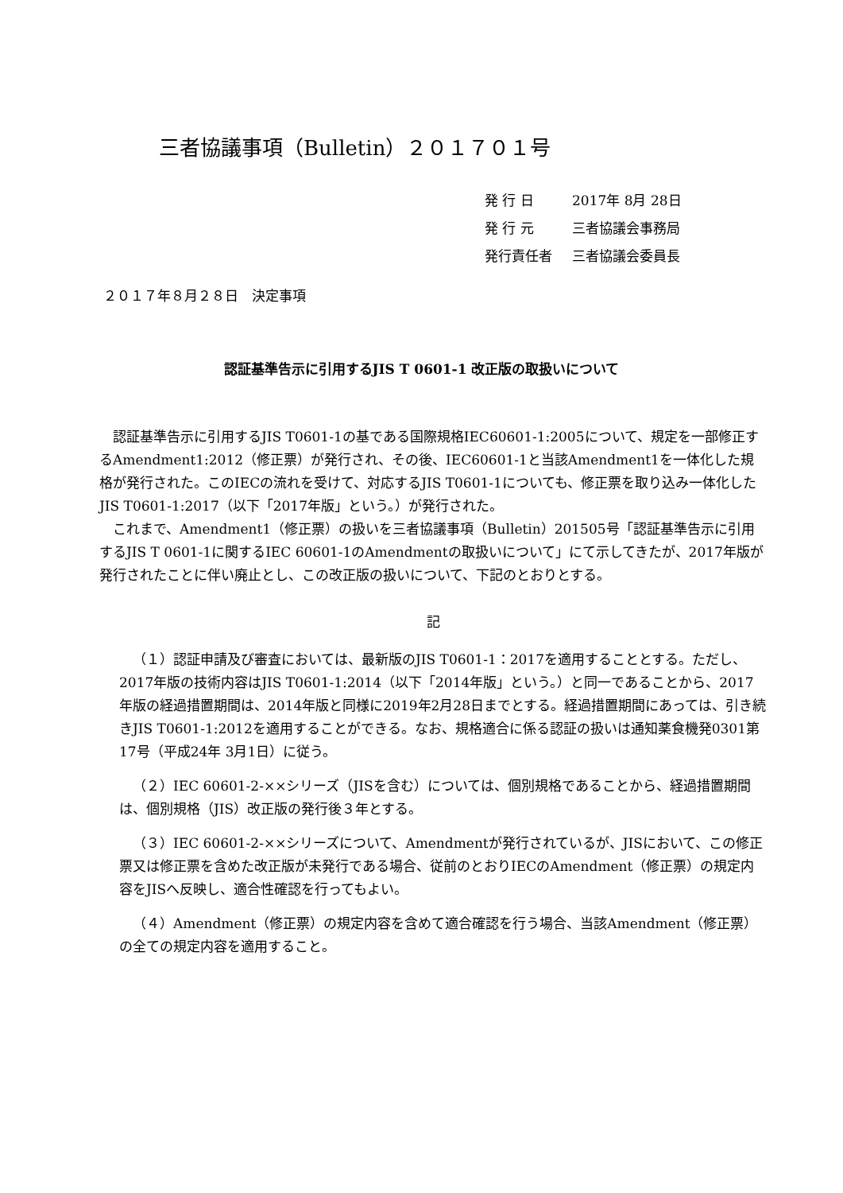三者協議事項（Bulletin）２０１７０１号
発 行 日 2017年 8月 28日
発 行 元 三者協議会事務局
発行責任者 三者協議会委員長
２０１７年８月２８日　決定事項
認証基準告示に引用するJIS T 0601-1 改正版の取扱いについて
認証基準告示に引用するJIS T0601-1の基である国際規格IEC60601-1:2005について、規定を一部修正するAmendment1:2012（修正票）が発行され、その後、IEC60601-1と当該Amendment1を一体化した規格が発行された。このIECの流れを受けて、対応するJIS T0601-1についても、修正票を取り込み一体化したJIS T0601-1:2017（以下「2017年版」という。）が発行された。
これまで、Amendment1（修正票）の扱いを三者協議事項（Bulletin）201505号「認証基準告示に引用するJIS T 0601-1に関するIEC 60601-1のAmendmentの取扱いについて」にて示してきたが、2017年版が発行されたことに伴い廃止とし、この改正版の扱いについて、下記のとおりとする。
記
（１）認証申請及び審査においては、最新版のJIS T0601-1：2017を適用することとする。ただし、2017年版の技術内容はJIS T0601-1:2014（以下「2014年版」という。）と同一であることから、2017年版の経過措置期間は、2014年版と同様に2019年2月28日までとする。経過措置期間にあっては、引き続きJIS T0601-1:2012を適用することができる。なお、規格適合に係る認証の扱いは通知薬食機発0301第17号（平成24年 3月1日）に従う。
（２）IEC 60601-2-××シリーズ（JISを含む）については、個別規格であることから、経過措置期間は、個別規格（JIS）改正版の発行後３年とする。
（３）IEC 60601-2-××シリーズについて、Amendmentが発行されているが、JISにおいて、この修正票又は修正票を含めた改正版が未発行である場合、従前のとおりIECのAmendment（修正票）の規定内容をJISへ反映し、適合性確認を行ってもよい。
（４）Amendment（修正票）の規定内容を含めて適合確認を行う場合、当該Amendment（修正票）の全ての規定内容を適用すること。